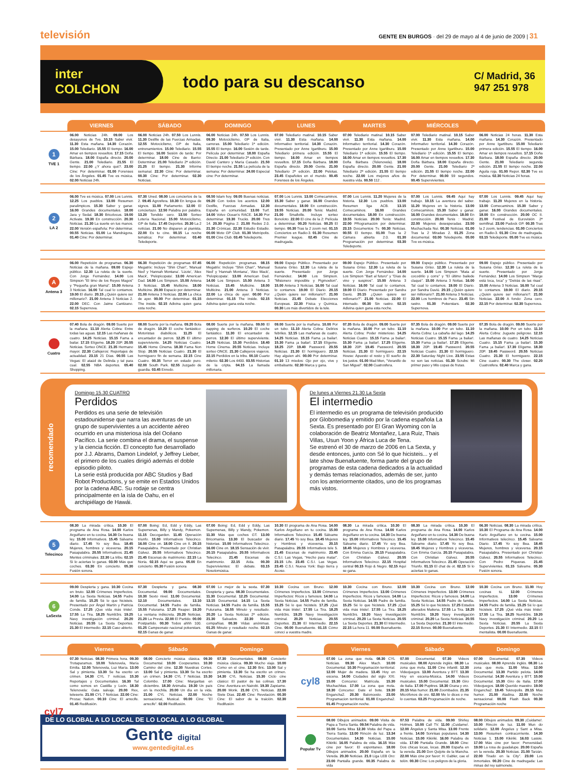televisión
GENTE EN BURGOS · del 29 de mayo al 4 de junio de 2009 | 31
inter
COLCHON
todo para su descanso
C/ Madrid, 36
947 251 978
| | VIERNES | SÁBADO | DOMINGO | LUNES | MARTES | MIÉRCOLES | |
| 1 TVE 1 | 06.00 Noticias 24h. 09.00 Los desayunos de Tve. 10.15 Saber vivir. 11.30 Esta mañana. 14.30 Corazón. 15.00 Telediario. 15.55 El tiempo. 16.00 Amar en tiempos revueltos. 17.15 Doña Bárbara. 18.00 España directo. 20.00 Gente. 21.00 Telediario. 21.55 El tiempo. 22.00 ¿Y ahora qué?. 23.00 Cine: Por determinar. 01.00 Forenses de los Ángeles. 01.45 Tve es música. 02.00 Noticias 24h. | 06.00 Noticias 24h. 07.50 Los Lunnis. 11.30 Desfile de las Fuerzas Armadas. 12.55 Motociclismo, GP de Italia, entrenamientos. 15.00 Telediario. 15.55 El tiempo. 16.00 Sesión de tarde: Por determinar. 18.00 Cine de Barrio: Determinar. 21.00 Telediario 2ª edición. 21.25 El tiempo. 21.30 Informe semanal. 22.30 Cine: Por determinar. 00.30 Cine: Por determinar. 02.30 Noticias. | 06.00 Noticias 24h. 07.50 Los Lunnis. 09.30 Motociclismo, GP de Italia, carreras. 15.00 Telediario 1ª edición. 15.55 El tiempo. 16.00 Sesión de tarde. Película por determinar. 18.00 España Directo. 21.00 Telediario 2ª edición. Con David Cantero y María Casado. 21.50 El tiempo noche. 21.55 La película de la semana: Por determinar. 24.00 Especial cine: Por determinar. | 07.00 Telediario matinal. 10.15 Saber vivir. 11.30 Esta mañana. 14.00 Informativo territorial. 14.30 Corazón. Presentado por Anne Igartiburu. 15.00 Telediario primera edición. 15.55 El tiempo. 16.00 Amar en tiempos revueltos. 17.15 Doña Bárbara. 18.00 España directo. 20.00 Gente. 21.00 Telediario 2ª edición. 22.00 Pelotas. 23.45 Españoles en el mundo. 00.45 Forenses de los Ángeles. | 07.00 Telediario matinal. 10.15 Saber vivir. 11.30 Esta mañana. 14.00 Informativo territorial. 14.30 Corazón. Presentado por Anne Igartiburu. 15.00 Telediario 1ª edición. 15.55 El tiempo. 16.00 Amar en tiempos revueltos. 17.30 Doña Bárbara (Telenovela). 18.00 España directo. 20.00 Gente. 21.00 Telediario 2ª edición. 21.55 El tiempo noche. 22.00 Los mejores años de nuestra vida. 00.50 112 . | 07.00 Telediario matinal. 10.15 Saber vivir. 11.30 Esta mañana. 14.00 Informativo territorial. 14.30 Corazón. Presentado por Anne Igartiburu. 15.00 Telediario 1ª edición. 15.55 El tiempo. 16.00 Amar en tiempos revueltos. 17.30 Doña Bárbara. 18.00 España directo. 20.00 Gente. 21.00 Telediario 2ª edición. 21.55 El tiempo noche. 22.00 Por determinar. 00.00 59 segundos. 00.45 Supervivientes. | 06.00 Noticias 24 horas. 11.30 Esta mañana. 14.30 Corazón. Presentado por Anne Igartiburu. 15.00 Telediario primera edición. 15.55 El tiempo. 16.00 Amar en tiempos revueltos. 17.15 Doña Bárbara. 18.00 España directo. 20.00 Gente. 21.00 Telediario segunda edición. 21.55 El tiempo noche. 22.00 Aguila roja. 01.00 Repor. 02.30 Tve es música. 02.30 Noticias 24 horas. |
| 2 LA 2 | 06.00 Tve es música. 07.00 Los Lunnis. 12.25 Los pueblos. 13.00 Resumen paralímpicos. 15.30 Saber y ganar. 16.00 Grandes documentales. 18.00 Jara y Sedal. 18.30 Bricolocus. 19.00 Activate. 19.30 En construcción. 20.30 Noticias. 21.30 La suerte en tus manos. 22.00 Versión española: Por determinar. 00.55 Noticias. 01.00 La Mandrágora. 01.40 Cine: Por determinar. | 07.30 Uned. 08.00 Los conciertos de la 2. 09.45 Agrosfera. 10.30 En lengua de signos. 11.00 Parlamento. 12.00 El conciertazo. 12.50 Palabra por palabra. 13.20 Tendido cero. 13.50 Sorteo Lotería Nacional. 15.00 Motociclismo, GP de Italia. 17.45 Deportes. 20.30 La 2 noticias. 21.00 No disparen al pianista. 22.00 Es tu cine. 00.15 La noche temática: Por determinar. 03.40 Teledeporte. | 08.50 Islam hoy. 09.05 Buenas noticias. 09.20 Con todos los acentos. 12.00 Desfile, Fuerzas Armadas. 12.30 España en comunidad. 13.00 Turf. 14.00 Volvo Ocean's RACE. 14.30 Por determinar. 19.30 Trucks. 20.00 Tres 14. 20.30 Página 2. 21.00 Redes 2.0. 21.30 Crónicas. 22.30 Estudio Estadio. 00.00 Moto GP Club. 01.30 Metrópolis. 01.00 Cine Club. 03.45 Teledeporte. | 07.00 Los Lunnis. 13.00 Comecaminos. 15.30 Saber y ganar. 16.00 Grandes documentales. 18.00 En construcción. 19.55 Noticias. 20.00 Tenis: Madrid. 21.00 Smallville. Incluye sorteo Bonoloto. 22.00 El cine de la 2: Película a determinar. 00.20 Noticias. 00.25 El tiempo. 00.30 Tras la 2 zoom net. 01.15 Conciertos en Radio-3. 01.30 Resumen Premier league. 02.45 Cine de madrugada. | 07.00 Los Lunnis. 11.20 Mujeres de la historia. 12.30 Los pueblos. 13.00 Resumen liga ACB. 13.15 Comecaminos. 16.00 Grandes documentales. 18.00 En construcción. 19.55 Noticias. 20.00 Tenis: Madrid. 22.00 PRogramación por determinar. 23.15 Documentos Tv. 00.30 Noticias. 00.55 El tiempo. 01.00 Tras la 2 Cámara abierta 2.0. 01.30 Programación por determinar. 03.30 Teledeporte. | 07.00 Los Lunnis. 09.45 Aquí hay trabajo. 10.15 La aventura del saber. 11.20 Mujeres en la historia. 13.00 Comecaminos. 15.30 Saber y ganar. 16.00 Grandes documentales. 18.00 En construcción. 20.00 Tenis : Madrid. 22.00 Mujeres desesperadas. 23.50 Muchachada Nui. 00.30 Noticias. 01.00 Tras la 2 Miradas 2. 01.25 Zona documental. 03.00 Teledeporte. 05.00 Tve es música. | 07.00 Los Lunnis. 09.45 Aquí hay trabajo. 11.20 Mujeres en la historia. 13.00 Comecaminos. 15.30 Saber y ganar. 16.00 Grandes documentales. 18.00 En construcción. 20.00 OC II. 21.00 Festival de Eurovisión 2ª semifinal. 23.00 Padock GP. 00.35 Tras la 2 zoom, tendencias. 01.00 Conciertos en Radio-3. 01.30 Cine de madrugada. 03.15 Teledeporte. 05.00 Tve es música |
| A Antena 3 | 06.00 Repetición de programas. 06.30 Noticias de la mañana. 09.00 Espejo público. 12.30 La ruleta de la suerte. Con Jorge Fernández. 14.00 Los Simpson "El timo de los Reyes Magos" y "Pequeña gran Mamá". 15.00 Antena 3 Noticias. 16.00 Tal cual lo contamos. 19.00 El diario. 20.15 ¿Quién quiere ser millonario?. 21.00 Antena 3 Noticias 2. 22.00 DEC. Con Jaime Cantizano. 02.15 Supernova. | 06.30 Repetición de programas 07.45 Megatrix: Incluye "Shin Chan", 'Manual Ned' y 'Hannah Montana'. 'Lizzie', 'Alex Mack', 'Pelopicopata'. 13.00 American Dad. 14.00 Los Simpson. 15.00 Antena 3 Noticias. 15.45 Multicine. 18.00 Multicine. 20.00 Espacio por determinar. 21.00 Antena 3 Noticias. 22.00 La chica de ayer. 00.00 Por determinar. 01.15 The inside. 02.15 Adivina quien gana esta noche. | 06.00 Repetición programas. 08.15 Megatrix: Incluye "Shin Chan", 'Manual Ned' y 'Hannah Montana', 'Alex Mack', 'Pelopicopata'. 13.00 American Dad. 14.00 Los Simpson. 15.00 Antena 3 Noticias. 15.45 Multicine. 18.00 Multicine. 21.00 Antena 3 Noticias. 22.00 La chica de ayer. 00.00 Por determinar. 01.15 The inside. 02.15 Adivina quien gana esta noche. | 09.00 Espejo Público. Presentado por Susana Griso. 12.30 La ruleta de la suerte. Presentado por Jorge Fernández. 14.00 Los Simpson. "Misionero imposible y Pigmoelion". 15.00 Antena 3 Noticias. 16.00 Tal cual lo contamos. 19.00 El Diario. 20.15 ¿Quién quiere ser millonario?. 21.00 Noticias. 21.45 Debate Elecciones Europeas. 22.30 Física y Química. 00.30 Los más divertidos de la tele. | 09.00 Espejo Público. Presentado por Susana Griso. 12.30 La ruleta de la suerte. Con Jorge Fernández. 14.00 Los Simpson "Bart al futuro" y "Días de vino y suspiros". 15.00 Antena 3 Noticias. 16.00 Tal cual lo contamos. 19.00 El Diario. Presentado por Sandra Daviú. 20.15 ¿Quien quiere ser millonario?". 21.00 Noticias. 22.00 El internado. 00.30 Sin rastro. 02.15 Adivina quien gana esta noche. | 09.00 Espejo público. Presentado por Susana Griso. 12.30 La ruleta de la suerte. 14.00 Los Simpson "Mata al cocodrilo y corre" y "El último bailede claqué". 15.00 Antena 3 Notias. 16.00 Tal cual lo contamos. 19.00 El Diario. por Sandra Daviú. 20.15 ¿Quién quiere ser millonario?. 21.00 Antena 3 Noticias. 22.00 Los hombres de Paco. 23.45 Sin rastro. 01.30 Pokerstars. 02.30 Supernova. | 09.00 Espejo público. Presentado por Susana Griso. 12.30 La ruleta de la suerte. Presentado por Jorge Fernández. 14.00 Los Simpson "Marge está loca, loca" y "Detrás de las risas". 15.00 Antena 3 Noticias. 16.00 Tal cual lo contamos. 19.00 El diario. 20.15 ¿Quién quiere ser millonario?. 21.00 Noticias. 22.00 A fondo: Zona cero. 22.15 Por determinar. 02.30 Supernova. |
| Cuatro | 07.40 Bola de dragón. 09.00 Suerte por la mañana. 11.10 Alerta Cobra: Entre todas las aguas. 12.15 Las mañanas de cuatro. 14.25 Noticias. 15.15 Fama a bailar. 17.15 Elígeme. 18.20 20P. 20.55 Noticias. Sorteo ONCE. 21.35 Hermano mayor. 22.30 Callejeros: Reportajes de actualidad. 23.15 21 Días. 00.55 Las Vegas: El ataúd de Delinda y tal para cual. 02.55 NBA deportes. 05.40 Shopping. | 08.00 Suerte por la mañana. 09.20 Bola de dragón. 10.20 El coche fantástico: Motoristas diabólicos. 11.25 El encantador de perros. 12.25 El último superviviente. 14.25 Noticias Cuatro. 15.45 Home Cinema. 18.30 Fama Non Stop. 20.55 Noticias Cuatro. 21.30 El hormiguero fin de semana. 22.15 Cine Cuatro. 00.35 Terror en estado puro. 02.00 South Park. 02.55 Juzgado de guardia. 03.45 Enredo. | 08.00 Suerte por la mañana. 09.00 El zapping de surferos. 10.20 El coche fantástico. 11.30 El encantador de perros. 12.30 El último superviviente. 14.25 Noticias. 15.30 Perdidos. 18.40 Home Cinema. 20.55 Noticias. Incluye sorteo ONCE. 21.30 Callejeros viajeros. 22.15 Perdidos en la tribu. 00.10 Cuarto milenio. 02.30 Los 4400. 03.55 Historias de la cripta. 04.15 La llamada millonaria. | 09.00 Suerte por la mañana. 10.00 Por un tubo. 11.10 Alerta Cobra: Delirios febriles. 12.15 Las mañanas de cuatro. 14.25 Noticias. 15.15 Fama ¡a bailar!. 15.30 Fama ¡a bailar!. 17.15 Elígeme. 18.25 20P. 19.40 Password. 20.55 Noticias. 21.30 El hormiguero. 22.15 Hay alguien ahí. 00.00 Por determinar. 01.10 13 miedos: Ojo por ojo, vive y embalsante. 02.30 Marca y gana. | 07.35 Bola de dragón. 09.00 Suerte por la mañana. 10.00 Por un tubo. 11.10 Alerta Cobra: Poder misterioso. 14.25 Noticias Cuatro. 15.15 Fama ¡a bailar!. 15.30 Fama ¡a bailar!. 17.25 Elígeme. 18.30 20P. 19.45 Password. 20.55 Noticias. 21.30 El hormiguero. 22.15 House: Apuesto el resto y El sueño de los justos. 01.00 Mad Men, "Veranillo de San Miguel". 02.00 Cuatrosfera. | 07.35 Bola de dragón. 09.00 Suerte por la mañana. 10.00 Por un tubo. 11.10 Alerta Cobra: La cabaña del lago. 14.25 Noticias Cuatro. 15.15 Fama ¡a bailar!. 15.30 Fama ¡a bailar!. 17.25 Elígeme. 18.30 20P. 19.45 Password. 20.55 Noticias Cuatro. 21.30 El hormiguero. 22.30 Saturday Night Live. 23.55 Estas no son las noticias. 01.30 Scrubs: Mi primer paso y Mis copas de frutas. | 07.35 Bola de dragón. 09.00 Suerte por la mañana. 10.00 Por un tubo. 11.10 Alerta Cobra: Juguete peligroso. 12.15 Las mañanas de cuatro. 14.25 Noticias Cuatro. 15.15 Fama ¡a bailar!. 15.30 Fama ¡a bailar!. 17.30 Elígeme. 18.30 20P. 19.45 Password. 20.55 Noticias Cuatro. 21.30 El hormiguero. 22.15 Cine cuatro. 00.30 The closer. 02.20 Cuatrosfera. 02.40 Marca y gana. |
recomendado
Domingo 15.30 CUATRO
Perdidos
Perdidos es una serie de televisión estadounidense que narra las aventuras de un grupo de supervivientes a un accidente aéreo ocurrido en una misteriosa isla del Océano Pacífico. La serie combina el drama, el suspense y la ciencia ficción. El concepto fue desarrollado por J.J. Abrams, Damon Lindelof, y Jeffrey Lieber, el primero de los cuales dirigió además el doble episodio piloto.
La serie está producida por ABC Studios y Bad Robot Productions, y se emite en Estados Unidos por la cadena ABC. Su rodaje se centra principalmente en la isla de Oahu, en el archipiélago de Hawái.
De lunes a Viernes 21.30 La Sexta
El intermedio
El intermedio es un programa de televisión producido por Globomedia y emitido por la cadena española La Sexta. Es presentado por El Gran Wyoming con la colaboración de Beatriz Montañez, Lara Ruiz, Thais Villas, Usun Yoon y África Luca de Tena.
Se estrenó el 30 de marzo de 2006 en La Sexta, y desde entonces, junto con Sé lo que hicisteis... y el late show Buenafuente, forma parte del grupo de programas de esta cadena dedicados a la actualidad y demás temas relacionados, además de ser, junto con los anteriormente citados, uno de los programas más vistos.
| 5 Telecinco | 08.30 La mirada crítica. 10.30 El programa de Ana Rosa. 14.00 Karlos Arguiñano en tu cocina. 14.30 De buena ley. 15.00 Informativos. 15.45 Sálvame diario. 17.45 Yo soy Bea. 18.45 Mujeres, hombres y viceversa. 20.15 Pasapalabra. 20.55 Informativos. 21.45 Mentes criminales. 22.30 La tribu. 02.15 Si lo aciertas lo ganas. 03.00 Más que coches. 03.30 En concierto. 05.30 Fusión sonora. | 07.00 Boing: Ed, Edd y Eddy, Las Supernenas, Billy y Mandy, Pokemon. 11.15 Decogarden. 11.45 Operación triunfo. 15.00 Informativos Telecinco. 16.00 Cine on. 18.00 Cine on II. 20.15 Pasapalabra. Presentado por Christian Gálvez. 20.55 Informativos Telecinco. 21.45 Escenas de matrimonio. 22.15 La Noria. 02.15 Aquí se gana. 05.00 En concierto. 05.30 Fusión sonora | 07.00 Boing: Ed, Edd y Eddy, Las Supernenas, Billy y Mandy, Pokemon. 11.30 Más que coches GT. 13.00 Bricomanía. 13.30 El buscador de historias. 15.00 Informativos Telecinco. 16.00 Cine on. 18.15 Sensación de vivir. 20.15 Pasapalabra. 20.55 Informativos Telecinco. 21.45 Escenas de matrimonio. 22.15 Aída. 00.30 Supervivientes: El debate. 03.15 Nosolomúsica. | 10.30 El programa de Ana Rosa. 14.00 Karlos Arguiñano en tu cocina. 15.00 Informativos Telecinco. 15.45 Sálvame diario. 17.45 Yo soy Bea. 18.45 Mujeres y Hombres y viceversa. 20.15 Pasapalabra. 20.55 Informativos tele 5. 21.45 Escenas de matrimonio. 23.45 C.S.I. Las Vegas, "Hecho para matar". 23.15 Life. 23.45 C.S.I. Las Vegas. 23.45 C.S.I. Nueva York: Bajo tierra y Acoso. | 08.30 La mirada crítica. 10.30 El programa de Ana Rosa. 14.00 Karlos Arguiñano en tu cocina. 14.30 De buena ley. 15.00 Informativos Telecinco. 15.45 Sálvame diario. 17.45 Yo soy Bea. 18.45 Mujeres y Hombres y viceversa. Con Emma García. 20.15 Pasapalabra. Con Christian Gálvez. 20.55 Informativos Telecinco. 22.15 Hospital central 00.15 Rojo & Negro. 02.15 Aquí se gana. | 08.30 La mirada crítica. 10.30 El programa de Ana Rosa. 14.00 Karlos Arguiñano en tu cocina. 14.30 De buena ley. 15.00 Informativos Telecinco. 15.45 Sálvame diario. 17.45 Yo soy Bea. 18.45 Mujeres y Hombres y viceversa. Con Emma García. 20.15 Pasapalabra. Con Christian Gálvez. 20.55 Informativos Telecinco. 21.45 Operación Triunfo. 01.15 El chat de ot. 02.15 Si lo aciertas lo ganas. | 06.30 Noticias. 08.30 La mirada crítica. 10.30 El Programa de Ana Rosa. 14.00 Karlo Arguiñano en tu cocina. 15.00 Informativos telecinco. 15.45 Sálvame Diario. 17.45 Yo soy Bea. 18.45 Mujeres, hombres y viceversa. 20.15 Pasapalabra. Presentado por Christian Gálvez. 20.55 Informativos Telecinco. Con Pedro Piqueras. 21.45 Supervivientes. 01.15 Sálvame. 05.30 Fusión sonora. |
| 6 LaSexta | 09.00 Despierta y gana. 10.30 Cocina en bruto. 12.00 Crímenes Imperfectos. 14.00 La Sexta Noticias. 14.55 Padre de familia. 15.25 Sé lo que hicisteis. Presentado por Ángel Martín y Patricia Conde. 17.25 ¡Que vida más triste!. 17.55 La Tira. 18.25 Numb3rs. 19.25 Navy investigación criminal. 20.20 Noticias. 20.55 La Sexta Deportes. 21.30 El intermedio. 22.15 Caso abierto. | 07.30 Despierta y gana. 08.30 Documental. 09.00 Documentales. 10.30 Sexto nivel. 11.00 Documental. 12.10 Documentales. 13.10 Documental. 14.55 Padre de familia. 15.55 Futurama. 17.25 Reaper. 19.20 La ventana indiscreta. 20.20 Noticias. 21.20 La Previa. 22.00 El Partido. 00.00 Postpartido. 00.30 Todos ahhh 100. 01.25 Campeonato nacional pokerstars. 02.15 Ganas de ganar. | 07.00 Lo mejor de la sexta. 07.30 Despierta y gana. 08.30 Documentales. 11.30 Documental. 12.25 Documental. 13.15 Documental. 14.15 La Sexta Noticias. 14.55 Padre de familia. 15.55 Futurama. 16.55 Minuto y resultado. 20.20 La Sexta Noticias 2ª edición. 21.30 Salvados. 22.30 Malas compañías. 00.30 Vidas anónimas. 01.25 Minuto y resultado noche. 02.15 Ganas de ganar. | 10.30 Cocina con Bruno. 12.00 Crímenes Imperfectos. 13.00 Crímenes Imperfectos: Ricos y famosos. 14.00 La Sexta Noticias. 14.55 Padre de familia. 15.25 Sé lo que hicisteis. 17.25 ¡Qué vida más triste!. 17.55 La Tira. 18.25 Numb3rs. 19.25 Navy Investigación criminal. 20.20 Noticias. 20.55 Deportes. 21.30 El Intermedio. 22.15 Cine. 00.00 Buenafuente. 01.15 Cómo conocí a vuestra madre. | 10.30 Cocina con Bruno. 12.00 Crímenes Imperfectos. 13.00 Crímenes Imperfectos. Ricos y famosos. 14.00 La Sexta Noticias. 14.55 Padre de familia. 15.25 Sé lo que hicisteis. 17.25 ¡Qué vida más triste!. 17.55 La Tira. 18.25 Numb3rs. 19.20 Navy investigación criminal. 20.20 La Sexta Noticias. 20.55 La Sexta Deportes. 21.30 El Intermedio. 22.15 La hora 11. 00.00 Buenafuente. | 10.30 Cocina con Bruno. 12.00 Crímenes Imperfectos. 13.00 Crímenes Imperfectos: Ricos y famosos. 14.00 La Sexta Noticias. 14.55 Padre de familia. 15.25 Sé lo que hicisteis. 17.25 Estados alterados Maitena. 17.55 La Tira. 18.25 Numb3rs. 19.20 Navy investigación criminal. 20.20 La Sexta Noticias. 20.55 La Sexta Deportes. 21.30 El intermedio. 22.15 Bones. 00.00 Buenafuente. | 10.30 Cocina con Bruno. 11.00 Hoy cocinas tú. 12.00 Crímenes Imperfectos. 13.00 Crímenes Imperfectos. 14.00 La Sexta Noticias. 14.55 Padre de familia. 15.25 Sé lo que hicisteis. 17.25 ¡Qué vida más triste!. 17.55 La Tira. 18.25 Numb3rs. 19.20 Navy investigación criminal. 20.20 La Sexta Noticias. 20.55 La Sexta Deportes. 21.30 El Intermedio. 22.15 El mentalista. 00.00 Buenafuente. |
| | Viernes | Sábado | Domingo |
| cyl7 | 07.30 Noticias. 08.30 Primera hora. 09.30 Trotaparamus. 10.00 Telenovela, María Emilia. 12.00 Telenovela, Luz María. 13.00 Sal y pimienta. 13.30 Se ha escrito un crimen. 14.30 CYL 7 noticias. 15.30 Reportajes y Documentales. 16.30 Tal como somos en Castilla y León. 18.30 Telenovela: Gata salvaje. 20.00 Rex, teleserie. 21.00 CYL 7 Noticias. 22.00 Cine: Prozac Nation. 00.10 Cine: El arrecife. 01.45 Redifusión. | 08.00 Concierto música clásica. 09.30 Documental. 10.00 Cooperantes. 10.30 Camino del cine. 12.30 Nuestras Cortes. 13.00 Sal y pimienta. 13.30 Se ha escrito un crimen. 14.30 CYL 7 Noticias. 15.30 Colombo. 17.00 Cine: Margaritas en diciembre. 18.30 Animalia. 19.30 Un país en la mochila. 20.00 Un día en la vida. 21.00 CYL Noticias. 22.00 Noche sensacional, Musical. 00.00 Cine: "El arrecife". 02.00 Redifusión. | 07.30 Documentales. 08.00 Concierto música clásica. 09.30 Mucho viaje. 10.00 Como en el cine. 12.30 Bric. 13.00 Sal y pimienta. 13.30 Se ha escrito un crimen. 14.30 CYL Noticias. 15.30 Ciclo cine clásico: El pastor de las colinas. 17.30 Cine: Aventura en Nairobi. 19.30 Zapéame. 20.00 Monk. 21.00 CYL Noticias. 22.00 Siete Días. 22.45 Cine: Revelación. 00.30 Cine: El sabor de la traición. 02.30 Redifusión |
| | Viernes | Sábado | Domingo |
| cyl8 | 07.00 La zona que mola. 08.30 CYL Noticias. 09.30 Alex Mach. 10.00 Documental. 10.30 Programación territorial. 12.00 Mujer de madera. 13.45 Hoy en escena. 14.00 Ciudades del siglo XXI. 15.00 Concurso: Matrícula. 15.30 Muchachitas. 17.00 La zona que mola. 18.30 Concurso: Date el bote. 19.30 Engancha2. 20.30 Baloncesto. 23.00 Programacion territorial. 01.00 Engancha2. 01.45 Programación noche. | 07.00 Documental. 07.30 Videos musicales. 08.00 Aprende inglés. 08.30 La zona que mola. 11.00 Cine infantil. 12.30 Videojuegos. 13.00 Aventura y BTT. 13.30 Hoy en escena-Música. 14.00 Videos musicales. 15.00 Documental. 15.30 Giro de Italia. 17.00 Pupitres. 18.30 Grana y oro. 20.15 Más humor. 21.00 Zoombados. 21.35 Micrófonos de oro. 02.00 Me lo dices o me lo cuentas. 03.25 Programación de noche. | 07.00 Documental. 07.30 Videos musicales. 08.00 Aprende inglés. 08.30 La zona que mola. 11.00 Misa. 12.00 Documental. 13.30 Partido pelota. 14.00 Documental. 14.30 Aventura y BTT. 15.00 Documental. 15.30 Giro de Italia. 17.00 Videojuegos. 18.00 Querido maestro. 19.00 Engancha2. 19.45 Teknopolis. 20.15 Más humor. 21.00 Aladina. 22.00 Noche sensacional. 00.00 Flash Back 00.30 Programación noche |
| Popular Tv | 08.00 Dibujos animados. 09.00 Visita de Papa a Tierra Santa. 09.54 Palabra de vida. 10.00 Santa Misa 12.30 Visita del Papa a Tierra Santa. 13.00 Rincón de luz. 13.34 Documentales. 14.30 Noticias. 15.00 Kikiriki. 16.05 Palabra de vida. 16.15 Más cine por favor: El espontaneo. 18.00 Dibujos animados. 20.00 España en la Vereda. 20.30 Noticias. 21.0 Liga LEB Oro: 23.00 Pantalla grande. 00.35 Palabra de vida | 07.53 Palabra de vida. 09.00 Shirley Holmes. 10.00 Call TV. 11.00 ¡Cuidame!. 12.00 Ángelus y Santa Misa. 13.00 Frente a frente. 14.00 Sonrisas populares. 14.30 Noticias. 15.00 Kikiriki. 16.00 Palabra de vida. 17.00 Pantalla Grande. 18.00 Cine: Dos chicas locas, locas. 20.00 España en la vereda. 21.00 Don Quijote de la Mancha. 22.00 Más cine por favor: H. Gabler, cae el telón. 00.30 Cine: Los peligros de la gloria. | 08.00 Dibujos animados. 09.30 ¡Cuidame!. 10.00 Rincón de luz. 11.00 Mun do solidario. 12.00 Ángelus y Sant a Misa. 13.00 Resumen contracorriente. 14.30 Noticias 1. 15.00 Kikiriki. 16.03 Lassie. 17.00 Más cine por favor: Perversidad. 19.00 La rosa de guadalupe. 20.00 España en la vereda. 20.30 Noticias. 21.00 Tarzán. 22.00 Tirado en la City". 23.00 Los inmortales. 00.20 Cine de madrugada: Las minas del rey salmonete. |
DE LO GLOBAL A LO LOCAL DE LO LOCAL A LO GLOBAL
Gente digital
www.gentedigital.es